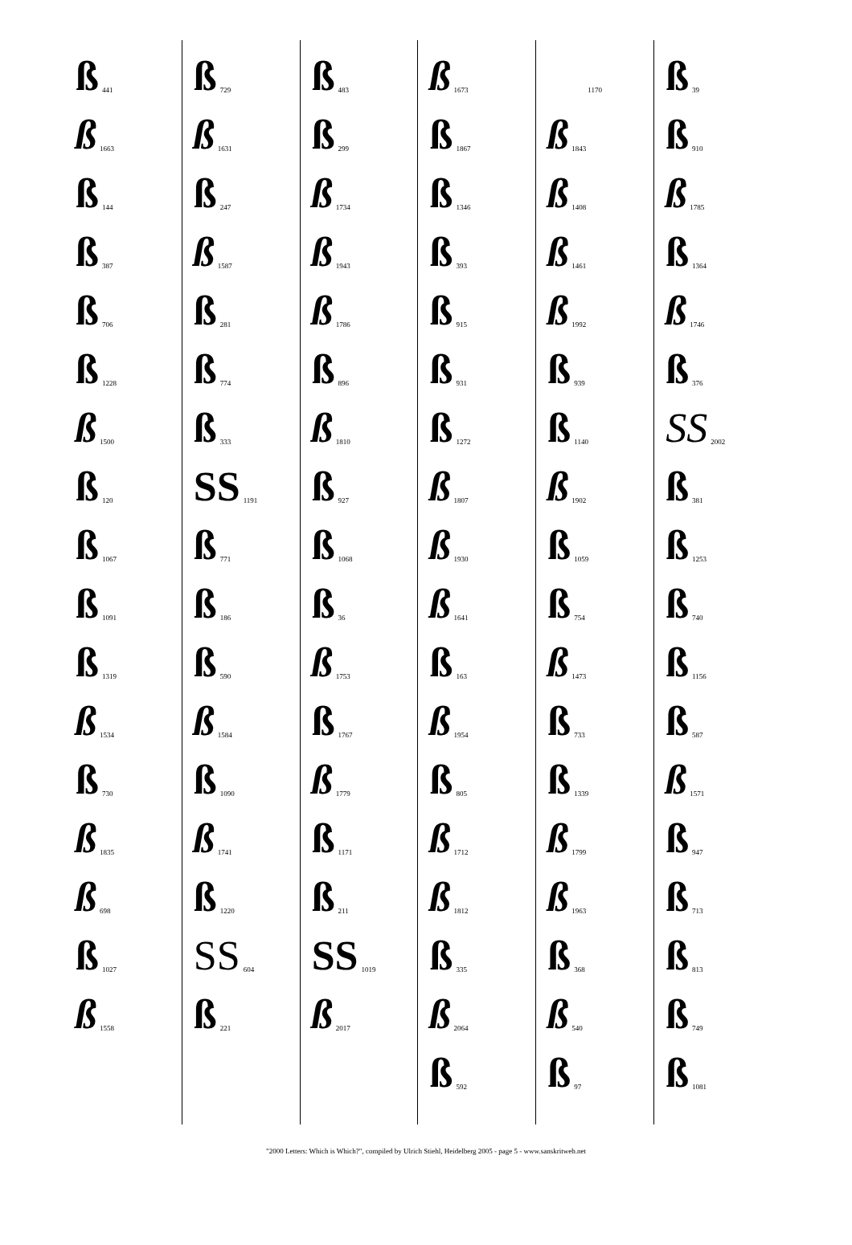ß 441
ß 1663
ß 144
ß 387
ß 706
ß 1228
ß 1500
ß 120
ß 1067
ß 1091
ß 1319
ß 1534
ß 730
ß 1835
ß 698
ß 1027
ß 1558
ß 729
ß 1631
ß 247
ß 1587
ß 281
ß 774
ß 333
SS 1191
ß 771
ß 186
ß 590
ß 1584
ß 1090
ß 1741
ß 1220
SS 604
ß 221
ß 483
ß 299
ß 1734
ß 1943
ß 1786
ß 896
ß 1810
ß 927
ß 1068
ß 36
ß 1753
ß 1767
ß 1779
ß 1171
ß 211
SS 1019
ß 2017
ß 1673
ß 1867
ß 1346
ß 393
ß 915
ß 931
ß 1272
ß 1807
ß 1930
ß 1641
ß 163
ß 1954
ß 805
ß 1712
ß 1812
ß 335
ß 2064
ß 592
1170
ß 1843
ß 1408
ß 1461
ß 1992
ß 939
ß 1140
ß 1902
ß 1059
ß 754
ß 1473
ß 733
ß 1339
ß 1799
ß 1963
ß 368
ß 540
ß 97
ß 39
ß 910
ß 1785
ß 1364
ß 1746
ß 376
SS 2002
ß 381
ß 1253
ß 740
ß 1156
ß 587
ß 1571
ß 947
ß 713
ß 813
ß 749
ß 1081
"2000 Letters: Which is Which?", compiled by Ulrich Stiehl, Heidelberg 2005 - page 5 - www.sanskritweb.net